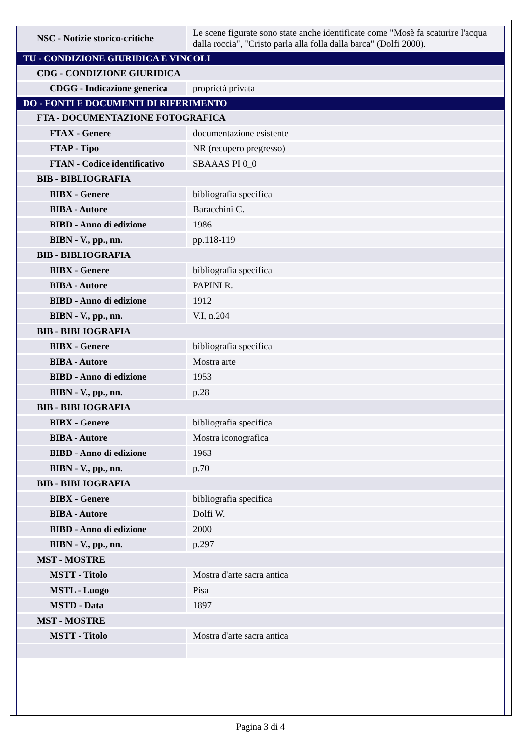| NSC - Notizie storico-critiche | Le scene figurate sono state anche identificate come "Mosè fa scaturire l'acqua dalla roccia", "Cristo parla alla folla dalla barca" (Dolfi 2000). |
| TU - CONDIZIONE GIURIDICA E VINCOLI | |
| CDG - CONDIZIONE GIURIDICA | |
| CDGG - Indicazione generica | proprietà privata |
| DO - FONTI E DOCUMENTI DI RIFERIMENTO | |
| FTA - DOCUMENTAZIONE FOTOGRAFICA | |
| FTAX - Genere | documentazione esistente |
| FTAP - Tipo | NR (recupero pregresso) |
| FTAN - Codice identificativo | SBAAAS PI 0_0 |
| BIB - BIBLIOGRAFIA | |
| BIBX - Genere | bibliografia specifica |
| BIBA - Autore | Baracchini C. |
| BIBD - Anno di edizione | 1986 |
| BIBN - V., pp., nn. | pp.118-119 |
| BIB - BIBLIOGRAFIA | |
| BIBX - Genere | bibliografia specifica |
| BIBA - Autore | PAPINI R. |
| BIBD - Anno di edizione | 1912 |
| BIBN - V., pp., nn. | V.I, n.204 |
| BIB - BIBLIOGRAFIA | |
| BIBX - Genere | bibliografia specifica |
| BIBA - Autore | Mostra arte |
| BIBD - Anno di edizione | 1953 |
| BIBN - V., pp., nn. | p.28 |
| BIB - BIBLIOGRAFIA | |
| BIBX - Genere | bibliografia specifica |
| BIBA - Autore | Mostra iconografica |
| BIBD - Anno di edizione | 1963 |
| BIBN - V., pp., nn. | p.70 |
| BIB - BIBLIOGRAFIA | |
| BIBX - Genere | bibliografia specifica |
| BIBA - Autore | Dolfi W. |
| BIBD - Anno di edizione | 2000 |
| BIBN - V., pp., nn. | p.297 |
| MST - MOSTRE | |
| MSTT - Titolo | Mostra d'arte sacra antica |
| MSTL - Luogo | Pisa |
| MSTD - Data | 1897 |
| MST - MOSTRE | |
| MSTT - Titolo | Mostra d'arte sacra antica |
Pagina 3 di 4